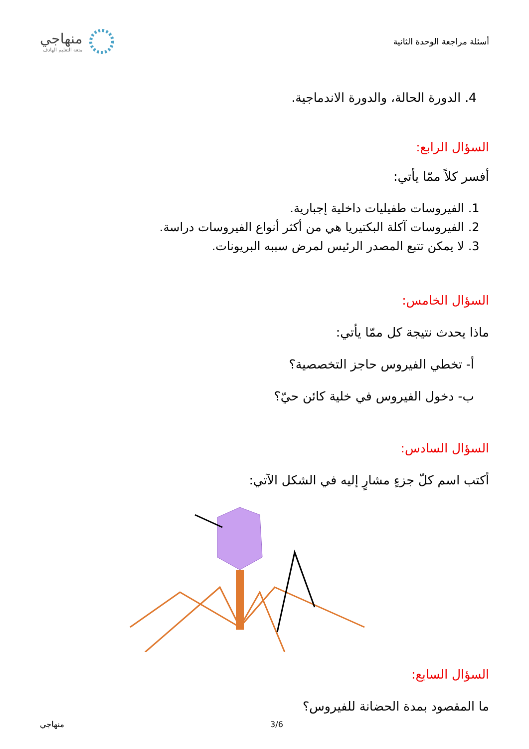أسئلة مراجعة الوحدة الثانية
منهاجي
متعة التعليم الهادف
4. الدورة الحالة، والدورة الاندماجية.
السؤال الرابع:
أفسر كلاً ممّا يأتي:
1. الفيروسات طفيليات داخلية إجبارية.
2. الفيروسات آكلة البكتيريا هي من أكثر أنواع الفيروسات دراسة.
3. لا يمكن تتبع المصدر الرئيس لمرض سببه البريونات.
السؤال الخامس:
ماذا يحدث نتيجة كل ممّا يأتي:
أ- تخطي الفيروس حاجز التخصصية؟
ب- دخول الفيروس في خلية كائن حيّ؟
السؤال السادس:
أكتب اسم كلّ جزءٍ مشارٍ إليه في الشكل الآتي:
السؤال السابع:
ما المقصود بمدة الحضانة للفيروس؟
منهاجي 3/6